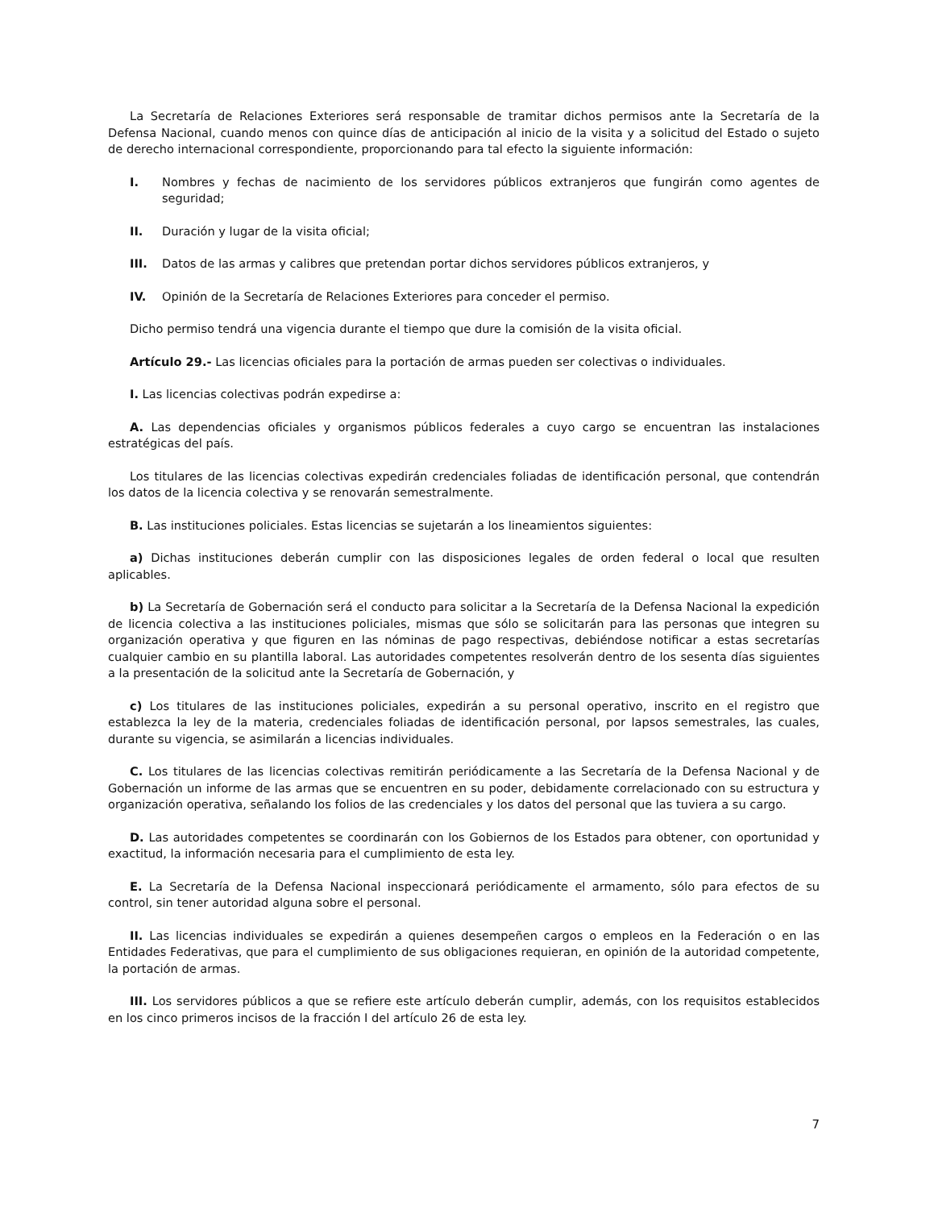La Secretaría de Relaciones Exteriores será responsable de tramitar dichos permisos ante la Secretaría de la Defensa Nacional, cuando menos con quince días de anticipación al inicio de la visita y a solicitud del Estado o sujeto de derecho internacional correspondiente, proporcionando para tal efecto la siguiente información:
I. Nombres y fechas de nacimiento de los servidores públicos extranjeros que fungirán como agentes de seguridad;
II. Duración y lugar de la visita oficial;
III. Datos de las armas y calibres que pretendan portar dichos servidores públicos extranjeros, y
IV. Opinión de la Secretaría de Relaciones Exteriores para conceder el permiso.
Dicho permiso tendrá una vigencia durante el tiempo que dure la comisión de la visita oficial.
Artículo 29.- Las licencias oficiales para la portación de armas pueden ser colectivas o individuales.
I. Las licencias colectivas podrán expedirse a:
A. Las dependencias oficiales y organismos públicos federales a cuyo cargo se encuentran las instalaciones estratégicas del país.
Los titulares de las licencias colectivas expedirán credenciales foliadas de identificación personal, que contendrán los datos de la licencia colectiva y se renovarán semestralmente.
B. Las instituciones policiales. Estas licencias se sujetarán a los lineamientos siguientes:
a) Dichas instituciones deberán cumplir con las disposiciones legales de orden federal o local que resulten aplicables.
b) La Secretaría de Gobernación será el conducto para solicitar a la Secretaría de la Defensa Nacional la expedición de licencia colectiva a las instituciones policiales, mismas que sólo se solicitarán para las personas que integren su organización operativa y que figuren en las nóminas de pago respectivas, debiéndose notificar a estas secretarías cualquier cambio en su plantilla laboral. Las autoridades competentes resolverán dentro de los sesenta días siguientes a la presentación de la solicitud ante la Secretaría de Gobernación, y
c) Los titulares de las instituciones policiales, expedirán a su personal operativo, inscrito en el registro que establezca la ley de la materia, credenciales foliadas de identificación personal, por lapsos semestrales, las cuales, durante su vigencia, se asimilarán a licencias individuales.
C. Los titulares de las licencias colectivas remitirán periódicamente a las Secretaría de la Defensa Nacional y de Gobernación un informe de las armas que se encuentren en su poder, debidamente correlacionado con su estructura y organización operativa, señalando los folios de las credenciales y los datos del personal que las tuviera a su cargo.
D. Las autoridades competentes se coordinarán con los Gobiernos de los Estados para obtener, con oportunidad y exactitud, la información necesaria para el cumplimiento de esta ley.
E. La Secretaría de la Defensa Nacional inspeccionará periódicamente el armamento, sólo para efectos de su control, sin tener autoridad alguna sobre el personal.
II. Las licencias individuales se expedirán a quienes desempeñen cargos o empleos en la Federación o en las Entidades Federativas, que para el cumplimiento de sus obligaciones requieran, en opinión de la autoridad competente, la portación de armas.
III. Los servidores públicos a que se refiere este artículo deberán cumplir, además, con los requisitos establecidos en los cinco primeros incisos de la fracción I del artículo 26 de esta ley.
7